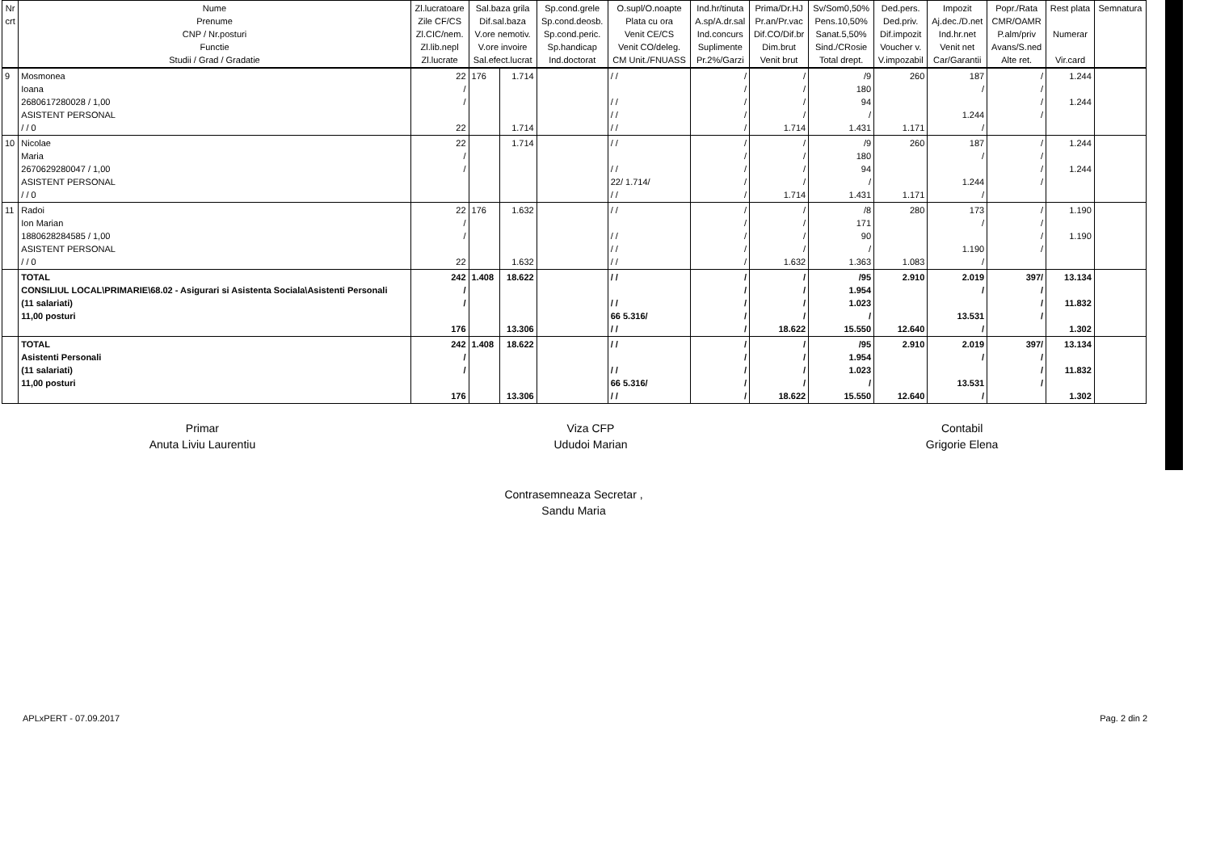| Nr crt | Nume Prenume CNP / Nr.posturi Functie Studii / Grad / Gradatie | Zl.lucratoare Zile CF/CS Zl.CIC/nem. Zl.lib.nepl Zl.lucrate | Sal.baza grila Dif.sal.baza V.ore nemotiv. V.ore invoire Sal.efect.lucrat | | Sp.cond.grele Sp.cond.deosb. Sp.cond.peric. Sp.handicap Ind.doctorat | O.supl/O.noapte Plata cu ora Venit CE/CS Venit CO/deleg. CM Unit./FNUASS | Ind.hr/tinuta A.sp/A.dr.sal Ind.concurs Suplimente Pr.2%/Garzi | Prima/Dr.HJ Pr.an/Pr.vac Dif.CO/Dif.br Dim.brut Venit brut | Sv/Som0,50% Pens.10,50% Sanat.5,50% Sind./CRosie Total drept. | Ded.pers. Ded.priv. Dif.impozit Voucher v. V.impozabil | Impozit Aj.dec./D.net Ind.hr.net Venit net Car/Garantii | Popr./Rata CMR/OAMR P.alm/priv Avans/S.ned Alte ret. | Rest plata Numerar Vir.card | Semnatura |
| --- | --- | --- | --- | --- | --- | --- | --- | --- | --- | --- | --- | --- | --- | --- |
| 9 | Mosmonea Ioana 2680617280028 / 1,00 ASISTENT PERSONAL / / 0 | 22 / / 22 | 176 | 1.714 1.714 | | / / / / / / / / | / / / / / | / / / / 1.714 | /9 180 94 / 1.431 | 260 1.171 | 187 / 1.244 / | / / / / | 1.244 1.244 | |
| 10 | Nicolae Maria 2670629280047 / 1,00 ASISTENT PERSONAL / / 0 | 22 / / | | 1.714 | | / / / / 22/ 1.714/ / / | / / / / / | / / / / 1.714 | /9 180 94 / 1.431 | 260 1.171 | 187 / 1.244 / | / / / / | 1.244 1.244 | |
| 11 | Radoi Ion Marian 1880628284585 / 1,00 ASISTENT PERSONAL / / 0 | 22 / / 22 | 176 | 1.632 1.632 | | / / / / / / / / | / / / / / | / / / / 1.632 | /8 171 90 / 1.363 | 280 1.083 | 173 / 1.190 / | / / / / | 1.190 1.190 | |
| | TOTAL CONSILIUL LOCAL\PRIMARIE\68.02 - Asigurari si Asistenta Sociala\Asistenti Personali (11 salariati) 11,00 posturi | 242 / / 176 | 1.408 | 18.622 13.306 | | / / / / 66 5.316/ / / | / / / / / | / / / / 18.622 | /95 1.954 1.023 / 15.550 | 2.910 12.640 | 2.019 / 13.531 / | 397/ / / / | 13.134 11.832 1.302 | |
| | TOTAL Asistenti Personali (11 salariati) 11,00 posturi | 242 / / 176 | 1.408 | 18.622 13.306 | | / / / / 66 5.316/ / / | / / / / / | / / / / 18.622 | /95 1.954 1.023 / 15.550 | 2.910 12.640 | 2.019 / 13.531 / | 397/ / / / | 13.134 11.832 1.302 | |
Primar
Anuta Liviu Laurentiu
Viza CFP
Ududoi Marian
Contabil
Grigorie Elena
Contrasemneaza Secretar ,
Sandu Maria
APLxPERT - 07.09.2017 Pag. 2 din 2